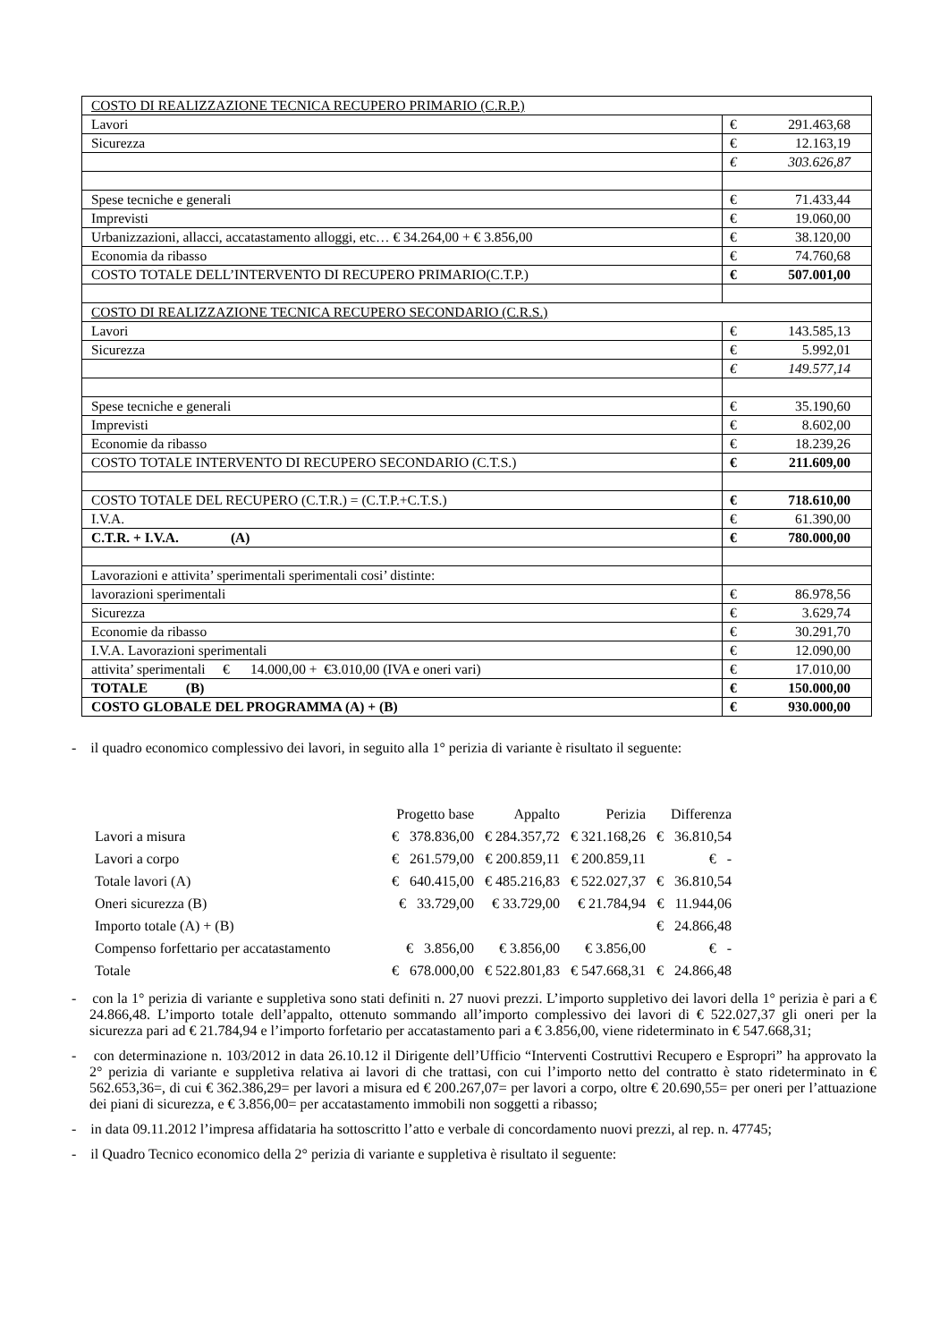| COSTO DI REALIZZAZIONE TECNICA RECUPERO PRIMARIO (C.R.P.) | |
| Lavori | € 291.463,68 |
| Sicurezza | € 12.163,19 |
| | € 303.626,87 |
| Spese tecniche e generali | € 71.433,44 |
| Imprevisti | € 19.060,00 |
| Urbanizzazioni, allacci, accatastamento alloggi, etc… € 34.264,00 + € 3.856,00 | € 38.120,00 |
| Economia da ribasso | € 74.760,68 |
| COSTO TOTALE DELL’INTERVENTO DI RECUPERO PRIMARIO(C.T.P.) | € 507.001,00 |
| COSTO DI REALIZZAZIONE TECNICA RECUPERO SECONDARIO (C.R.S.) | |
| Lavori | € 143.585,13 |
| Sicurezza | € 5.992,01 |
| | € 149.577,14 |
| Spese tecniche e generali | € 35.190,60 |
| Imprevisti | € 8.602,00 |
| Economie da ribasso | € 18.239,26 |
| COSTO TOTALE INTERVENTO DI RECUPERO SECONDARIO (C.T.S.) | € 211.609,00 |
| COSTO TOTALE DEL RECUPERO (C.T.R.) = (C.T.P.+C.T.S.) | € 718.610,00 |
| I.V.A. | € 61.390,00 |
| C.T.R. + I.V.A. (A) | € 780.000,00 |
| Lavorazioni e attivita’ sperimentali sperimentali cosi’ distinte: | |
| lavorazioni sperimentali | € 86.978,56 |
| Sicurezza | € 3.629,74 |
| Economie da ribasso | € 30.291,70 |
| I.V.A. Lavorazioni sperimentali | € 12.090,00 |
| attivita’ sperimentali € 14.000,00 + €3.010,00 (IVA e oneri vari) | € 17.010,00 |
| TOTALE (B) | € 150.000,00 |
| COSTO GLOBALE DEL PROGRAMMA (A) + (B) | € 930.000,00 |
- il quadro economico complessivo dei lavori, in seguito alla 1° perizia di variante è risultato il seguente:
| | Progetto base | Appalto | Perizia | Differenza |
| --- | --- | --- | --- | --- |
| Lavori a misura | € 378.836,00 | € 284.357,72 | € 321.168,26 | € 36.810,54 |
| Lavori a corpo | € 261.579,00 | € 200.859,11 | € 200.859,11 | € - |
| Totale lavori (A) | € 640.415,00 | € 485.216,83 | € 522.027,37 | € 36.810,54 |
| Oneri sicurezza (B) | € 33.729,00 | € 33.729,00 | € 21.784,94 | € 11.944,06 |
| Importo totale (A) + (B) | | | | € 24.866,48 |
| Compenso forfettario per accatastamento | € 3.856,00 | € 3.856,00 | € 3.856,00 | € - |
| Totale | € 678.000,00 | € 522.801,83 | € 547.668,31 | € 24.866,48 |
- con la 1° perizia di variante e suppletiva sono stati definiti n. 27 nuovi prezzi. L’importo suppletivo dei lavori della 1° perizia è pari a € 24.866,48. L’importo totale dell’appalto, ottenuto sommando all’importo complessivo dei lavori di € 522.027,37 gli oneri per la sicurezza pari ad € 21.784,94 e l’importo forfetario per accatastamento pari a € 3.856,00, viene rideterminato in € 547.668,31;
- con determinazione n. 103/2012 in data 26.10.12 il Dirigente dell’Ufficio “Interventi Costruttivi Recupero e Espropri” ha approvato la 2° perizia di variante e suppletiva relativa ai lavori di che trattasi, con cui l’importo netto del contratto è stato rideterminato in € 562.653,36=, di cui € 362.386,29= per lavori a misura ed € 200.267,07= per lavori a corpo, oltre € 20.690,55= per oneri per l’attuazione dei piani di sicurezza, e € 3.856,00= per accatastamento immobili non soggetti a ribasso;
- in data 09.11.2012 l’impresa affidataria ha sottoscritto l’atto e verbale di concordamento nuovi prezzi, al rep. n. 47745;
- il Quadro Tecnico economico della 2° perizia di variante e suppletiva è risultato il seguente: